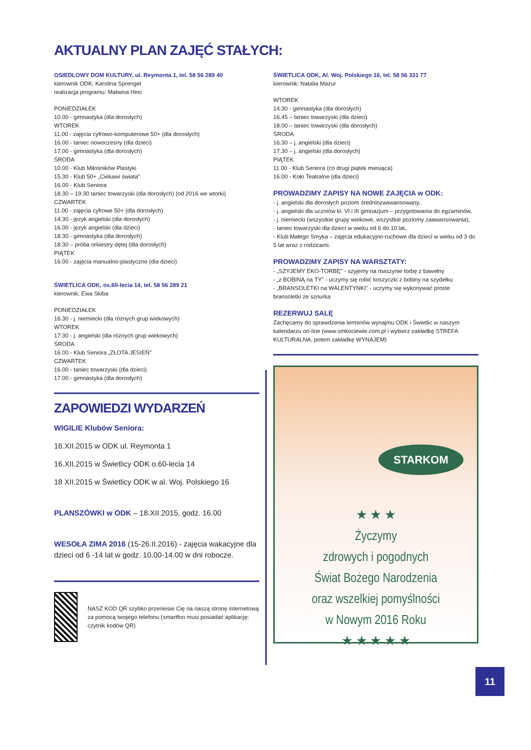AKTUALNY PLAN ZAJĘĆ STAŁYCH:
OSIEDLOWY DOM KULTURY, ul. Reymonta 1, tel. 58 56 289 40
kierownik ODK: Karolina Sprengel
realizacja programu: Malwina Hinc
PONIEDZIAŁEK
10.00 - gimnastyka (dla dorosłych)
WTOREK
11.00 - zajęcia cyfrowo-komputerowe 50+ (dla dorosłych)
16.00 - taniec nowoczesny (dla dzieci)
17.00 - gimnastyka (dla dorosłych)
ŚRODA
10.00 - Klub Miłośników Plastyki
15.30 - Klub 50+ „Ciekawi świata"
16.00 - Klub Seniora
18.30 – 19.30 taniec towarzyski (dla dorosłych) (od 2016 we wtorki)
CZWARTEK
11.00 - zajęcia cyfrowe 50+ (dla dorosłych)
14.30 - język angielski (dla dorosłych)
16.00 - język angielski (dla dzieci)
18.30 - gimnastyka (dla dorosłych)
18.30 – próba orkiestry dętej (dla dorosłych)
PIĄTEK
16.00 - zajęcia manualno-plastyczne (dla dzieci)
ŚWIETLICA ODK, os.60-lecia 14, tel. 58 56 289 21
kierownik: Ewa Skiba
PONIEDZIAŁEK
16.30 - j. niemiecki (dla różnych grup wiekowych)
WTOREK
17.30 - j. angielski (dla różnych grup wiekowych)
ŚRODA
16.00 - Klub Seniora „ZŁOTA JESIEŃ"
CZWARTEK
16.00 - taniec towarzyski (dla dzieci)
17.00 - gimnastyka (dla dorosłych)
ZAPOWIEDZI WYDARZEŃ
WIGILIE Klubów Seniora:
16.XII.2015 w ODK ul. Reymonta 1
16.XII.2015 w Świetlicy ODK o.60-lecia 14
18 XII.2015 w Świetlicy ODK w al. Woj. Polskiego 16
PLANSZÓWKI w ODK – 18.XII.2015, godz. 16.00
WESOŁA ZIMA 2016 (15-26.II.2016) - zajęcia wakacyjne dla dzieci od 6 -14 lat w godz. 10.00-14.00 w dni robocze.
NASZ KOD QR szybko przeniesie Cię na naszą stronę internetową za pomocą twojego telefonu (smartfon musi posiadać aplikację: czytnik kodów QR)
ŚWIETLICA ODK, Al. Woj. Polskiego 16, tel. 58 56 331 77
kierownik: Natalia Mazur
WTOREK
14.30 - gimnastyka (dla dorosłych)
16.45 – taniec towarzyski (dla dzieci)
18.00 – taniec towarzyski (dla dorosłych)
ŚRODA
16.30 – j. angielski (dla dzieci)
17.30 – j. angielski (dla dorosłych)
PIĄTEK
11.00 - Klub Seniora (co drugi piątek miesiąca)
16.00 - Koło Teatralne (dla dzieci)
PROWADZIMY ZAPISY NA NOWE ZAJĘCIA w ODK:
- j. angielski dla dorosłych poziom średniozaawansowany,
- j. angielski dla uczniów kl. VI i III gimnazjum – przygotowania do egzaminów,
- j. niemiecki (wszystkie grupy wiekowe, wszystkie poziomy zaawansowania),
- taniec towarzyski dla dzieci w wieku od 6 do 10 lat,
- Klub Małego Smyka – zajęcia edukacyjno-ruchowe dla dzieci w wieku od 3 do 5 lat wraz z rodzicami.
PROWADZIMY ZAPISY NA WARSZTATY:
- „SZYJEMY EKO-TORBĘ" - szyjemy na maszynie torbę z bawełny
- „z BOBINĄ na TY" - uczymy się robić koszyczki z bobiny na szydełku
- „BRANSOLETKI na WALENTYNKI" - uczymy się wykonywać proste bransoletki ze sznurka
REZERWUJ SALĘ
Zachęcamy do sprawdzenia terminów wynajmu ODK i Świetlic w naszym kalendarzu on-line (www.smkociewie.com.pl i wybierz zakładkę STREFA KULTURALNA, potem zakładkę WYNAJEM)
STARKOM
★ ★ ★
Życzymy
zdrowych i pogodnych
Świat Bożego Narodzenia
oraz wszelkiej pomyślności
w Nowym 2016 Roku
★ ★ ★ ★ ★
11